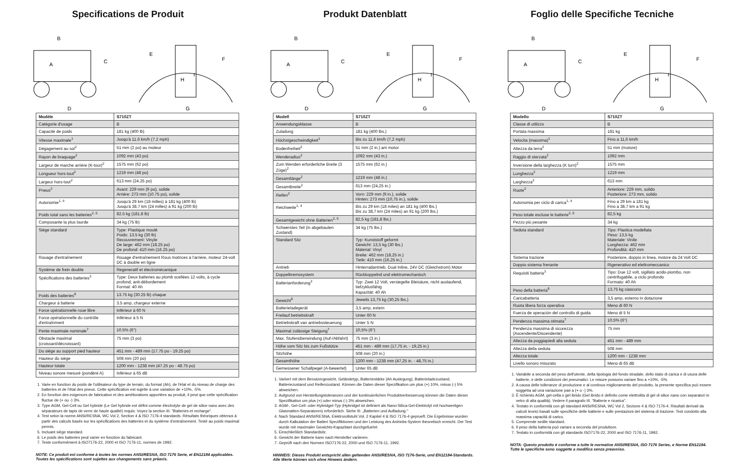Specifications de Produit
B
A
C
D
E
F
H
I
G
| Modèle | S710ZT |
| --- | --- |
| Catégorie d'usage | B |
| Capacité de poids | 181 kg (400 lb) |
| Vitesse maximale<sup>1</sup> | Jusqu'à 11.6 km/h (7.2 mph) |
| Dégagement au sol<sup>2</sup> | 51 mm (2 po) au moteur |
| Rayon de braquage<sup>2</sup> | 1092 mm (43 po) |
| Largeur de marche arrière (K-tour)<sup>2</sup> | 1575 mm (62 po) |
| Longueur hors-tout<sup>2</sup> | 1219 mm (48 po) |
| Largeur hors-tout<sup>2</sup> | 613 mm (24.25 po) |
| Pneus<sup>2</sup> | Avant: 229 mm (9 po), solide Arrière: 273 mm (10.75 po), solide |
| Autonomie<sup>1, 4</sup> | Jusqu'à 29 km (18 milles) à 181 kg (400 lb) Jusqu'à 38.7 km (24 milles) à 91 kg (200 lb) |
| Poids total sans les batteries<sup>2, 5</sup> | 82.5 kg (181.8 lb) |
| Composante la plus lourde | 34 kg (75 lb) |
| Siège standard | Type: Plastique moulé Poids: 13.5 kg (30 lb) Recouvrement: Vinyle De large: 462 mm (18.25 po) De profond: 410 mm (16.25 po) |
| Rouage d'entraînement | Rouage d'entraînement Rous motrices à l'arrière, moteur 24-volt DC à double en ligne |
| Système de frein double | Regeneratif et électromécanique |
| Spécifications des batteries<sup>3</sup> | Type: Deux batteries au plomb scellées 12 volts, à cycle profond, anti-débordement Format: 40 Ah |
| Poids des batteries<sup>6</sup> | 13.75 kg (30.25 lb) chaque |
| Chargeur à batterie | 3.5 amp, chargeur externe |
| Force opérationnelle roue libre | Inférieur à 60 N |
| Force opérationnelle du contrôle d'entraînment | Inférieur à 5 N |
| Pente maximale nominale<sup>7</sup> | 10.5% (6°) |
| Obstacle maximal (croissant/décroissant) | 75 mm (3 po) |
| Du siège au support pied hauteur | 451 mm - 489 mm (17.75 po - 19.25 po) |
| Hauteur du siège | 508 mm (20 po) |
| Hauteur totale | 1200 mm - 1238 mm (47.25 po - 48.75 po) |
| Niveau sonore mesuré (pondéré A) | Inférieur à 65 dB |
1. Varie en fonction du poids de l'utilisateur du type de terrain, du format (Ah), de l'état et du niveau de charge des batteries et de l'état des pneus. Cette spécification est sujette à une variation de +10%, -5%.
2. En fonction des exigences de fabrication et des améliorations apportées au produit, il peut que cette spécification fluctue de (+ ou -) 3%.
3. Type AGM, Gel-Cell ou Gel hybride (Le Gel hybride est défini comme électrolyte de gel de silice nano avec des séparateurs de tapis de verre de haute qualité) requis. Voyez la section III. "Batteries et recharge".
4. Test selon la norme ANSI/RESNA, WC Vol 2, Section 4 & ISO 7176-4 standards. Résultats théoriques obtenus à partir des calculs basés sur les spécifications des batteries et du système d'entraînement. Testé au poids maximal permis.
5. Incluant siège standard.
6. Le poids des batteries peut varier en fonction du fabricant.
7. Teste conformèment à ISO7176-22, 2000 et ISO 7176-11, normes de 1992.
NOTE: Ce produit est conforme à toutes les normes ANSI/RESNA, ISO 7176 Serie, et EN12184 applicables. Toutes les spécifications sont sujettes aux changements sans préavis.
Produkt Datenblatt
B
A
C
D
E
F
H
I
G
| Modell | S710ZT |
| --- | --- |
| Anwendungsklasse | B |
| Zuladung | 181 kg (400 lbs.) |
| Höchstgeschwindigkeit<sup>1</sup> | Bis zu 11,6 km/h (7,2 mph) |
| Bodenfreiheit<sup>2</sup> | 51 mm (2 in.) am motor |
| Wenderadius<sup>2</sup> | 1092 mm (43 in.) |
| Zum Wenden erforderliche Breite (3 Züge)<sup>2</sup> | 1575 mm (62 in.) |
| Gesamtlänge<sup>2</sup> | 1219 mm (48 in.) |
| Gesamtbreite<sup>2</sup> | 613 mm (24,25 in.) |
| Reifen<sup>2</sup> | Vorn: 229 mm (9 in.), solide Hinten: 273 mm (10,75 in.), solide |
| Reichweite<sup>1, 4</sup> | Bis zu 29 km (18 miles) an 181 kg (400 lbs.) Bis zu 38,7 km (24 miles) an 91 kg (200 lbs.) |
| Gesamtgewicht ohne Batterien<sup>2, 5</sup> | 82,5 kg (181,8 lbs.) |
| Schwerstes Teil (in abgebauten Zustand) | 34 kg (75 lbs.) |
| Standard Sitz | Typ: Kunststoff geformt Gewicht: 13,5 kg (30 lbs.) Material: Vinyl Breite: 462 mm (18,25 in.) Tiefe: 410 mm (16,25 in.) |
| Antrieb | Hinterradantrieb, Dual Inline, 24V DC (Gleichstrom) Motor |
| Doppelbremssystem | Rückkoppelnd und elektromechanisch |
| Batterianforderung<sup>3</sup> | Typ: Zwei 12 Volt, versiegelte Bleisäure, nicht auslaufend, tiefzyklusfähig Kapazität: 40 Ah |
| Gewicht<sup>6</sup> | Jeweils 13,75 kg (30,25 lbs.) |
| Batterieladegerät | 3,5 amp, extern |
| Freilauf betriebskraft | Unter 60 N |
| Betriebskraft van antriebssteuerung | Unter 5 N |
| Maximal zulässige Steigung<sup>7</sup> | 10,5% (6°) |
| Max. Stufenüberwindung (Auf-/Abfahrt) | 75 mm (3 in.) |
| Höhe vom Sitz bis zum Fußstütze | 451 mm - 489 mm (17,75 in. - 19,25 in.) |
| Sitzhöhe | 508 mm (20 in.) |
| Gesamthöhe | 1200 mm - 1238 mm (47,25 in. - 48,75 in.) |
| Gemessener Schallpegel (A-bewertet) | Unter 65 dB |
1. Variiert mit dem Benutzergewicht, Geländetyp, Batteriestärke (Ah Auslegung), Batterieladezustand, Batteriezustand und Reifenzustand. Können die Daten dieser Spezifikation um plus (+) 10%, minus (-) 5% abweichen.
2. Aufgrund von Herstellungstoleranzen und der kontinuierlichen Produktverbesserung können die Daten dieser Spezifikation um plus (+) oder minus (-) 3% abweichen.
3. AGM-, Gel-Cell- oder Hybridgel-Typ (Hybridgel ist definiert als Nano-Silica-Gel-Elektrolyt mit hochwertigen Glasmatten-Separatoren) erforderlich. Siehe III. „Batterien und Aufladung."
4. Nach Standard ANSI/RESNA, Elektrorollstuhl Vol. 2 Kapitel 4 & ISO 7176-4 geprueft. Die Ergebnisse wurden durch Kalkulation der Batteri Spezifiktionen und der Leistung des Antriebs-System theoretisch erreicht. Der Test wurde mit maximaler Gewichts-Kapazitaet durchgefuehrt.
5. Einschließlich Standardsitz.
6. Gewicht der Batterie kann nach Hersteller variieren.
7. Geprüft nach den Normen ISO7176-22, 2000 und ISO 7176-11, 1992.
HINWEIS: Dieses Produkt entspricht allen geltenden ANSI/RESNA, ISO 7176-Serie, und EN12184-Standards. Alle Werte können sich ohne Hinweis ändern.
Foglio delle Specifiche Tecniche
B
A
C
D
E
F
H
I
G
| Modello | S710ZT |
| --- | --- |
| Classe di utilizzo | B |
| Portata massima | 181 kg |
| Velocita (massima)<sup>1</sup> | Fino a 11,6 km/h |
| Altezza da terra<sup>2</sup> | 51 mm (motore) |
| Raggio di sterzata<sup>2</sup> | 1092 mm |
| Inversione della larghezza (K turn)<sup>2</sup> | 1575 mm |
| Lunghezza<sup>2</sup> | 1219 mm |
| Larghezza<sup>2</sup> | 613 mm |
| Ruote<sup>2</sup> | Anteriore: 229 mm, solido Posteriore: 273 mm, solido |
| Autonomia per ciclo di carica<sup>1, 4</sup> | Fino a 29 km a 181 kg Fino a 38,7 km a 91 kg |
| Peso totale escluse le batterie<sup>2, 5</sup> | 82,5 kg |
| Pezzo più pesante | 34 kg |
| Seduta standard | Tipo: Plastica modellata Peso: 13,5 kg Materiale: Vinile Lunghezza: 462 mm Profondità: 410 mm |
| Sistema trazione | Posteriore, doppio in linea, motore da 24 Volt DC |
| Doppio sistema frenante | Rigenerativo ed elettromeccanico |
| Requisiti batteria<sup>3</sup> | Tipo: Due 12 volt, sigillato acido-piombo, non centrifugabile, a ciclo profondo Formato: 40 Ah |
| Peso della batteria<sup>6</sup> | 13,75 kg ciascuno |
| Caricabatteria | 3,5 amp, esterno in dotazione |
| Ruota libera forza operativa | Meno di 60 N |
| Fuerza de operación del controllo di guida | Meno di 5 N |
| Pendenza massima stimata<sup>7</sup> | 10,5% (6°) |
| Pendenza massima di sicurezza (Ascendente/Discendente) | 75 mm |
| Altezza da poggiapiedi alla seduta | 451 mm - 489 mm |
| Altezza della seduta | 508 mm |
| Altezza totale | 1200 mm - 1238 mm |
| Livello sonoro misurato | Meno di 65 dB |
1. Variabile a seconda del peso dell'utente, della tipologia del fondo stradale, dello stato di carica e di usura delle batterie, e delle condizioni dei pneumatici. Le misure possono variare fino a +10%, -5%.
2. A causa delle tolleranze di produzione e al continuo miglioramento del prodotto, la presente specifica può essere soggetta ad una variazione pari a (+ o -) 3%.
3. È richiesto AGM, gel-cella o gel ibrido (Gel ibrido è definito come elettrolita di gel di silice nano con separatori in vetro di alta qualità). Vedere il paragrafo III. "Batterie e ricarica".
4. Testato in conformità con gli standard ANSI/RESNA, WC Vol 2, Sezione 4 & ISO 7176-4. Risultati derivati da calcoli teorici basati sulle specifiche delle batterie e sulle prestazioni del sistema di trazione. Test condotto alla massima capacità di carico.
5. Comprende sedile standard.
6. Il peso della batteria può variare a seconda del produttore.
7. Testato in conformità con gli standards ISO7176-22, 2000 and ISO 7176-11, 1992.
NOTA: Questo prodotto è conforme a tutte le normative ANSI/RESNA, ISO 7176 Series, e Norme EN12184. Tutte le specifiche sono soggette a modifica senza preavviso.